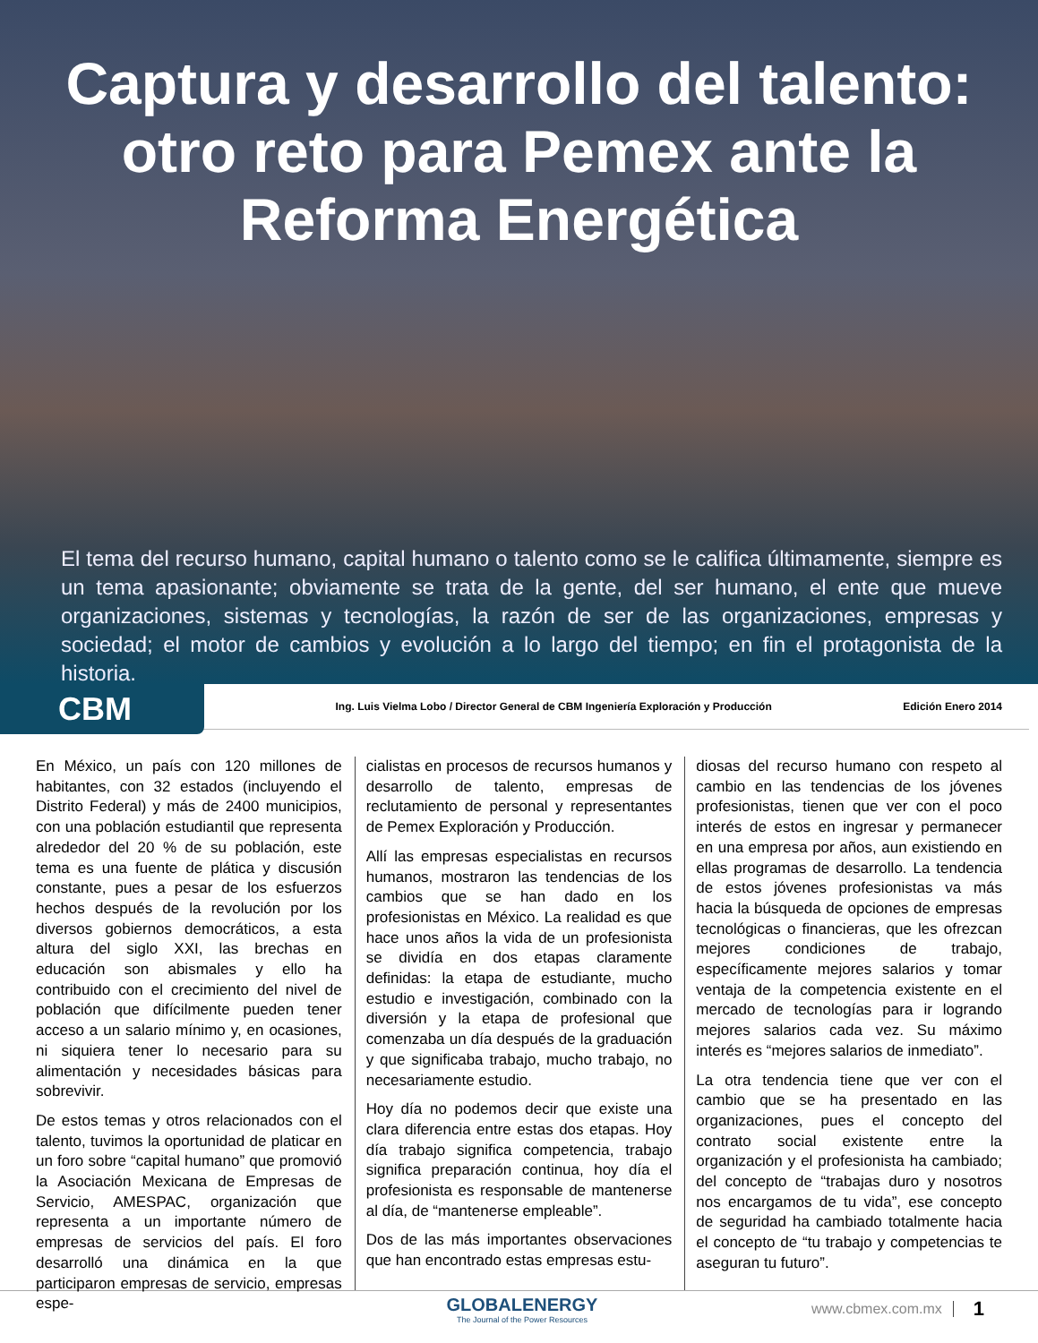Captura y desarrollo del talento: otro reto para Pemex ante la Reforma Energética
El tema del recurso humano, capital humano o talento como se le califica últimamente, siempre es un tema apasionante; obviamente se trata de la gente, del ser humano, el ente que mueve organizaciones, sistemas y tecnologías, la razón de ser de las organizaciones, empresas y sociedad; el motor de cambios y evolución a lo largo del tiempo; en fin el protagonista de la historia.
CBM
Ing. Luis Vielma Lobo / Director General de CBM Ingeniería Exploración y Producción
Edición Enero 2014
En México, un país con 120 millones de habitantes, con 32 estados (incluyendo el Distrito Federal) y más de 2400 municipios, con una población estudiantil que representa alrededor del 20 % de su población, este tema es una fuente de plática y discusión constante, pues a pesar de los esfuerzos hechos después de la revolución por los diversos gobiernos democráticos, a esta altura del siglo XXI, las brechas en educación son abismales y ello ha contribuido con el crecimiento del nivel de población que difícilmente pueden tener acceso a un salario mínimo y, en ocasiones, ni siquiera tener lo necesario para su alimentación y necesidades básicas para sobrevivir.
De estos temas y otros relacionados con el talento, tuvimos la oportunidad de platicar en un foro sobre “capital humano” que promovió la Asociación Mexicana de Empresas de Servicio, AMESPAC, organización que representa a un importante número de empresas de servicios del país. El foro desarrolló una dinámica en la que participaron empresas de servicio, empresas espe-
cialistas en procesos de recursos humanos y desarrollo de talento, empresas de reclutamiento de personal y representantes de Pemex Exploración y Producción.
Allí las empresas especialistas en recursos humanos, mostraron las tendencias de los cambios que se han dado en los profesionistas en México. La realidad es que hace unos años la vida de un profesionista se dividía en dos etapas claramente definidas: la etapa de estudiante, mucho estudio e investigación, combinado con la diversión y la etapa de profesional que comenzaba un día después de la graduación y que significaba trabajo, mucho trabajo, no necesariamente estudio.
Hoy día no podemos decir que existe una clara diferencia entre estas dos etapas. Hoy día trabajo significa competencia, trabajo significa preparación continua, hoy día el profesionista es responsable de mantenerse al día, de “mantenerse empleable”.
Dos de las más importantes observaciones que han encontrado estas empresas estu-
diosas del recurso humano con respeto al cambio en las tendencias de los jóvenes profesionistas, tienen que ver con el poco interés de estos en ingresar y permanecer en una empresa por años, aun existiendo en ellas programas de desarrollo. La tendencia de estos jóvenes profesionistas va más hacia la búsqueda de opciones de empresas tecnológicas o financieras, que les ofrezcan mejores condiciones de trabajo, específicamente mejores salarios y tomar ventaja de la competencia existente en el mercado de tecnologías para ir logrando mejores salarios cada vez. Su máximo interés es “mejores salarios de inmediato”.
La otra tendencia tiene que ver con el cambio que se ha presentado en las organizaciones, pues el concepto del contrato social existente entre la organización y el profesionista ha cambiado; del concepto de “trabajas duro y nosotros nos encargamos de tu vida”, ese concepto de seguridad ha cambiado totalmente hacia el concepto de “tu trabajo y competencias te aseguran tu futuro”.
GLOBALENERGY
The Journal of the Power Resources
www.cbmex.com.mx
1